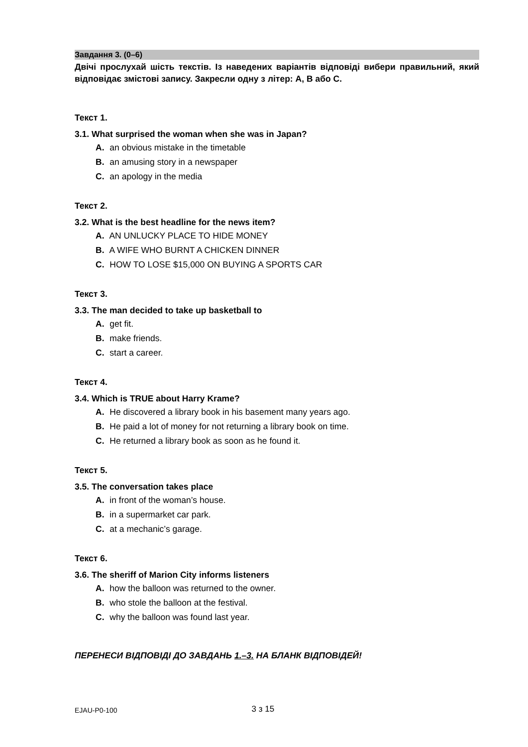Завдання 3. (0–6)
Двічі прослухай шість текстів. Із наведених варіантів відповіді вибери правильний, який відповідає змістові запису. Закресли одну з літер: А, В або С.
Текст 1.
3.1. What surprised the woman when she was in Japan?
A. an obvious mistake in the timetable
B. an amusing story in a newspaper
C. an apology in the media
Текст 2.
3.2. What is the best headline for the news item?
A. AN UNLUCKY PLACE TO HIDE MONEY
B. A WIFE WHO BURNT A CHICKEN DINNER
C. HOW TO LOSE $15,000 ON BUYING A SPORTS CAR
Текст 3.
3.3. The man decided to take up basketball to
A. get fit.
B. make friends.
C. start a career.
Текст 4.
3.4. Which is TRUE about Harry Krame?
A. He discovered a library book in his basement many years ago.
B. He paid a lot of money for not returning a library book on time.
C. He returned a library book as soon as he found it.
Текст 5.
3.5. The conversation takes place
A. in front of the woman’s house.
B. in a supermarket car park.
C. at a mechanic’s garage.
Текст 6.
3.6. The sheriff of Marion City informs listeners
A. how the balloon was returned to the owner.
B. who stole the balloon at the festival.
C. why the balloon was found last year.
ПЕРЕНЕСИ ВІДПОВІДІ ДО ЗАВДАНЬ 1.–3. НА БЛАНК ВІДПОВІДЕЙ!
EJAU-P0-100 3 з 15